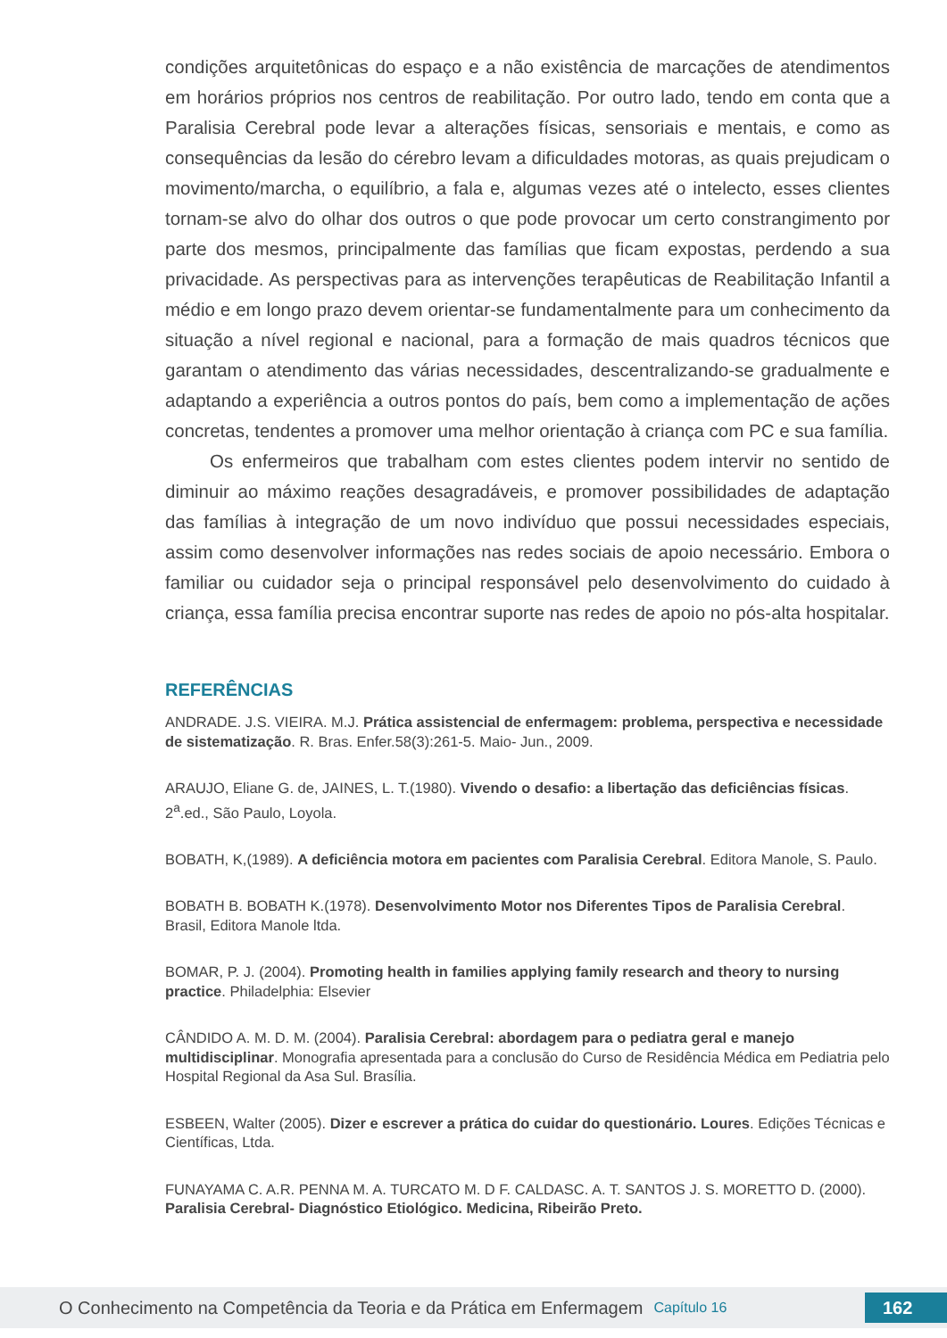condições arquitetônicas do espaço e a não existência de marcações de atendimentos em horários próprios nos centros de reabilitação. Por outro lado, tendo em conta que a Paralisia Cerebral pode levar a alterações físicas, sensoriais e mentais, e como as consequências da lesão do cérebro levam a dificuldades motoras, as quais prejudicam o movimento/marcha, o equilíbrio, a fala e, algumas vezes até o intelecto, esses clientes tornam-se alvo do olhar dos outros o que pode provocar um certo constrangimento por parte dos mesmos, principalmente das famílias que ficam expostas, perdendo a sua privacidade. As perspectivas para as intervenções terapêuticas de Reabilitação Infantil a médio e em longo prazo devem orientar-se fundamentalmente para um conhecimento da situação a nível regional e nacional, para a formação de mais quadros técnicos que garantam o atendimento das várias necessidades, descentralizando-se gradualmente e adaptando a experiência a outros pontos do país, bem como a implementação de ações concretas, tendentes a promover uma melhor orientação à criança com PC e sua família.
Os enfermeiros que trabalham com estes clientes podem intervir no sentido de diminuir ao máximo reações desagradáveis, e promover possibilidades de adaptação das famílias à integração de um novo indivíduo que possui necessidades especiais, assim como desenvolver informações nas redes sociais de apoio necessário. Embora o familiar ou cuidador seja o principal responsável pelo desenvolvimento do cuidado à criança, essa família precisa encontrar suporte nas redes de apoio no pós-alta hospitalar.
REFERÊNCIAS
ANDRADE. J.S. VIEIRA. M.J. Prática assistencial de enfermagem: problema, perspectiva e necessidade de sistematização. R. Bras. Enfer.58(3):261-5. Maio- Jun., 2009.
ARAUJO, Eliane G. de, JAINES, L. T.(1980). Vivendo o desafio: a libertação das deficiências físicas. 2<sup>a</sup>.ed., São Paulo, Loyola.
BOBATH, K,(1989). A deficiência motora em pacientes com Paralisia Cerebral. Editora Manole, S. Paulo.
BOBATH B. BOBATH K.(1978). Desenvolvimento Motor nos Diferentes Tipos de Paralisia Cerebral. Brasil, Editora Manole ltda.
BOMAR, P. J. (2004). Promoting health in families applying family research and theory to nursing practice. Philadelphia: Elsevier
CÂNDIDO A. M. D. M. (2004). Paralisia Cerebral: abordagem para o pediatra geral e manejo multidisciplinar. Monografia apresentada para a conclusão do Curso de Residência Médica em Pediatria pelo Hospital Regional da Asa Sul. Brasília.
ESBEEN, Walter (2005). Dizer e escrever a prática do cuidar do questionário. Loures. Edições Técnicas e Científicas, Ltda.
FUNAYAMA C. A.R. PENNA M. A. TURCATO M. D F. CALDASC. A. T. SANTOS J. S. MORETTO D. (2000). Paralisia Cerebral- Diagnóstico Etiológico. Medicina, Ribeirão Preto.
O Conhecimento na Competência da Teoria e da Prática em Enfermagem Capítulo 16 162